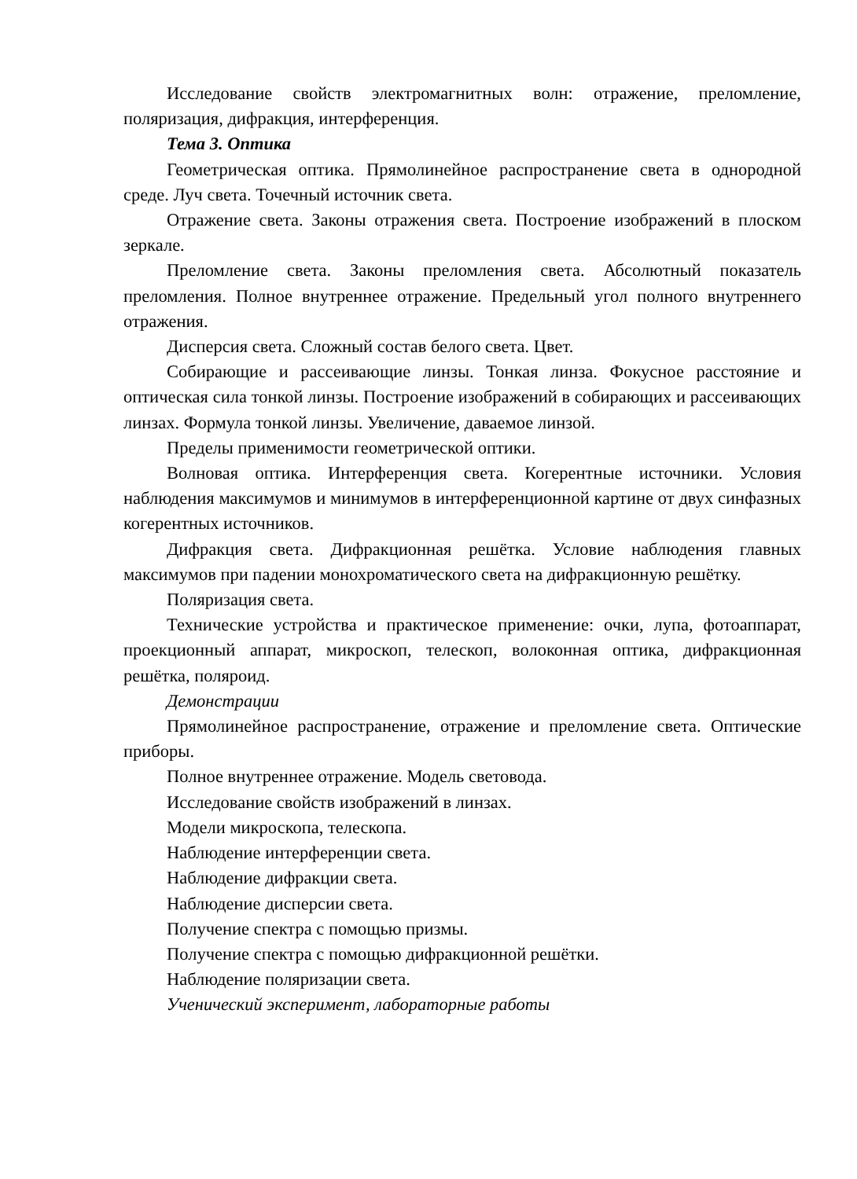Исследование свойств электромагнитных волн: отражение, преломление, поляризация, дифракция, интерференция.
Тема 3. Оптика
Геометрическая оптика. Прямолинейное распространение света в однородной среде. Луч света. Точечный источник света.
Отражение света. Законы отражения света. Построение изображений в плоском зеркале.
Преломление света. Законы преломления света. Абсолютный показатель преломления. Полное внутреннее отражение. Предельный угол полного внутреннего отражения.
Дисперсия света. Сложный состав белого света. Цвет.
Собирающие и рассеивающие линзы. Тонкая линза. Фокусное расстояние и оптическая сила тонкой линзы. Построение изображений в собирающих и рассеивающих линзах. Формула тонкой линзы. Увеличение, даваемое линзой.
Пределы применимости геометрической оптики.
Волновая оптика. Интерференция света. Когерентные источники. Условия наблюдения максимумов и минимумов в интерференционной картине от двух синфазных когерентных источников.
Дифракция света. Дифракционная решётка. Условие наблюдения главных максимумов при падении монохроматического света на дифракционную решётку.
Поляризация света.
Технические устройства и практическое применение: очки, лупа, фотоаппарат, проекционный аппарат, микроскоп, телескоп, волоконная оптика, дифракционная решётка, поляроид.
Демонстрации
Прямолинейное распространение, отражение и преломление света. Оптические приборы.
Полное внутреннее отражение. Модель световода.
Исследование свойств изображений в линзах.
Модели микроскопа, телескопа.
Наблюдение интерференции света.
Наблюдение дифракции света.
Наблюдение дисперсии света.
Получение спектра с помощью призмы.
Получение спектра с помощью дифракционной решётки.
Наблюдение поляризации света.
Ученический эксперимент, лабораторные работы